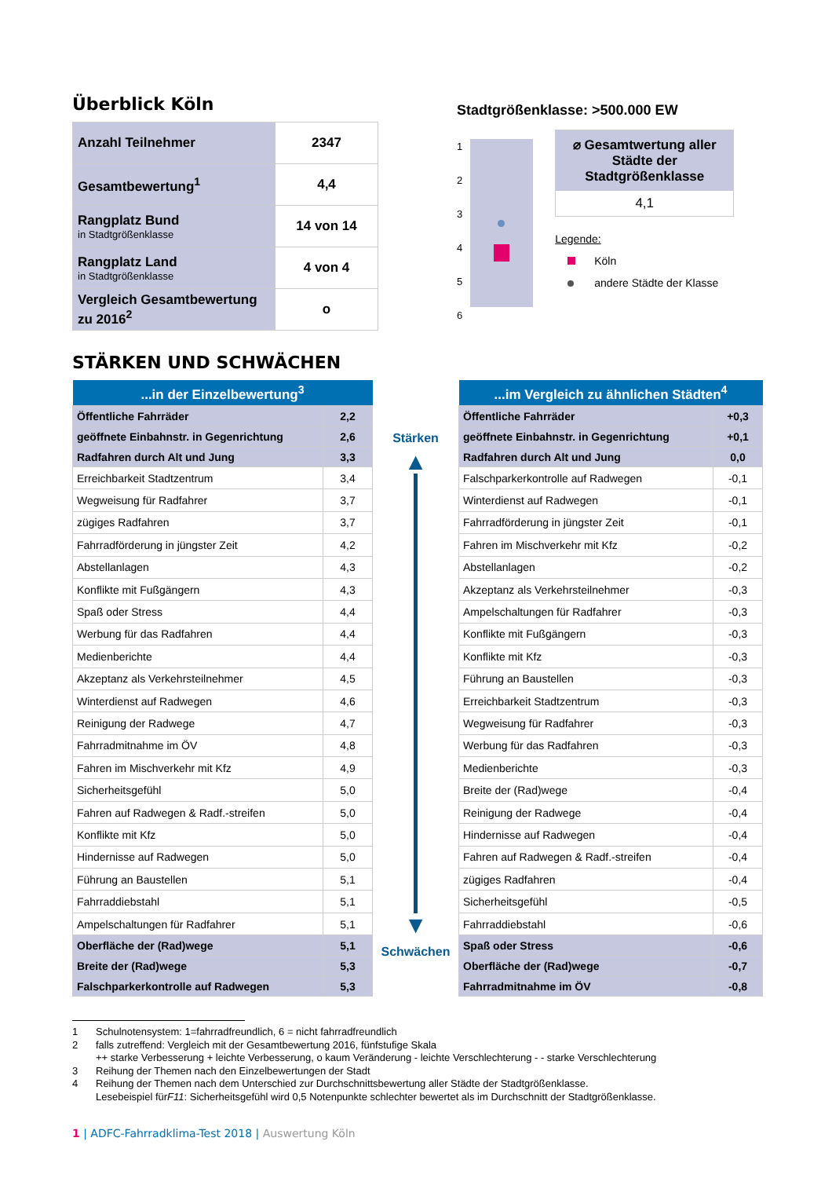Überblick Köln
| Anzahl Teilnehmer | 2347 |
| Gesamtbewertung<sup>1</sup> | 4,4 |
| Rangplatz Bund in Stadtgrößenklasse | 14 von 14 |
| Rangplatz Land in Stadtgrößenklasse | 4 von 4 |
| Vergleich Gesamtbewertung zu 2016<sup>2</sup> | o |
Stadtgrößenklasse: >500.000 EW
1
2
3
4
5
6
⌀ Gesamtwertung aller Städte der Stadtgrößenklasse
4,1
Legende:
Köln
andere Städte der Klasse
STÄRKEN UND SCHWÄCHEN
| ...in der Einzelbewertung<sup>3</sup> | |
| --- | --- |
| Öffentliche Fahrräder | 2,2 |
| geöffnete Einbahnstr. in Gegenrichtung | 2,6 |
| Radfahren durch Alt und Jung | 3,3 |
| Erreichbarkeit Stadtzentrum | 3,4 |
| Wegweisung für Radfahrer | 3,7 |
| zügiges Radfahren | 3,7 |
| Fahrradförderung in jüngster Zeit | 4,2 |
| Abstellanlagen | 4,3 |
| Konflikte mit Fußgängern | 4,3 |
| Spaß oder Stress | 4,4 |
| Werbung für das Radfahren | 4,4 |
| Medienberichte | 4,4 |
| Akzeptanz als Verkehrsteilnehmer | 4,5 |
| Winterdienst auf Radwegen | 4,6 |
| Reinigung der Radwege | 4,7 |
| Fahrradmitnahme im ÖV | 4,8 |
| Fahren im Mischverkehr mit Kfz | 4,9 |
| Sicherheitsgefühl | 5,0 |
| Fahren auf Radwegen & Radf.-streifen | 5,0 |
| Konflikte mit Kfz | 5,0 |
| Hindernisse auf Radwegen | 5,0 |
| Führung an Baustellen | 5,1 |
| Fahrraddiebstahl | 5,1 |
| Ampelschaltungen für Radfahrer | 5,1 |
| Oberfläche der (Rad)wege | 5,1 |
| Breite der (Rad)wege | 5,3 |
| Falschparkerkontrolle auf Radwegen | 5,3 |
Stärken
▲
▼
Schwächen
| ...im Vergleich zu ähnlichen Städten<sup>4</sup> | |
| --- | --- |
| Öffentliche Fahrräder | +0,3 |
| geöffnete Einbahnstr. in Gegenrichtung | +0,1 |
| Radfahren durch Alt und Jung | 0,0 |
| Falschparkerkontrolle auf Radwegen | -0,1 |
| Winterdienst auf Radwegen | -0,1 |
| Fahrradförderung in jüngster Zeit | -0,1 |
| Fahren im Mischverkehr mit Kfz | -0,2 |
| Abstellanlagen | -0,2 |
| Akzeptanz als Verkehrsteilnehmer | -0,3 |
| Ampelschaltungen für Radfahrer | -0,3 |
| Konflikte mit Fußgängern | -0,3 |
| Konflikte mit Kfz | -0,3 |
| Führung an Baustellen | -0,3 |
| Erreichbarkeit Stadtzentrum | -0,3 |
| Wegweisung für Radfahrer | -0,3 |
| Werbung für das Radfahren | -0,3 |
| Medienberichte | -0,3 |
| Breite der (Rad)wege | -0,4 |
| Reinigung der Radwege | -0,4 |
| Hindernisse auf Radwegen | -0,4 |
| Fahren auf Radwegen & Radf.-streifen | -0,4 |
| zügiges Radfahren | -0,4 |
| Sicherheitsgefühl | -0,5 |
| Fahrraddiebstahl | -0,6 |
| Spaß oder Stress | -0,6 |
| Oberfläche der (Rad)wege | -0,7 |
| Fahrradmitnahme im ÖV | -0,8 |
1 Schulnotensystem: 1=fahrradfreundlich, 6 = nicht fahrradfreundlich
2 falls zutreffend: Vergleich mit der Gesamtbewertung 2016, fünfstufige Skala
++ starke Verbesserung + leichte Verbesserung, o kaum Veränderung - leichte Verschlechterung - - starke Verschlechterung
3 Reihung der Themen nach den Einzelbewertungen der Stadt
4 Reihung der Themen nach dem Unterschied zur Durchschnittsbewertung aller Städte der Stadtgrößenklasse.
Lesebeispiel für F11: Sicherheitsgefühl wird 0,5 Notenpunkte schlechter bewertet als im Durchschnitt der Stadtgrößenklasse.
1 | ADFC-Fahrradklima-Test 2018 | Auswertung Köln